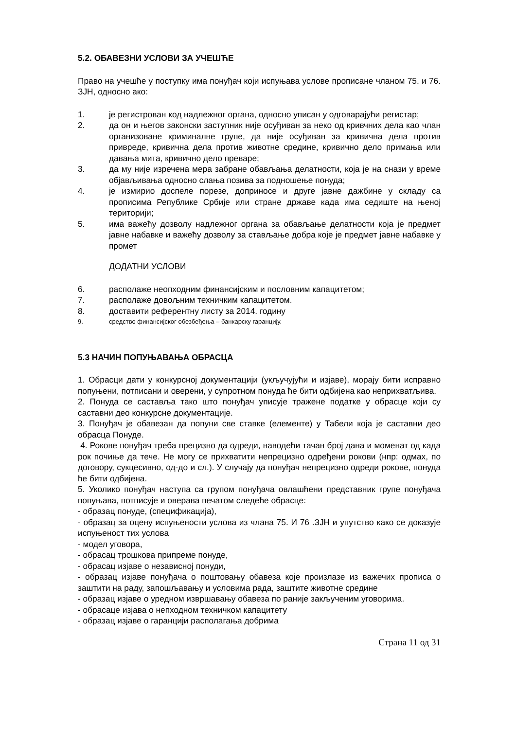5.2. ОБАВЕЗНИ УСЛОВИ ЗА УЧЕШЋЕ
Право на учешће у поступку има понуђач који испуњава услове прописане чланом 75. и 76. ЗЈН, односно ако:
1. је регистрован код надлежног органа, односно уписан у одговарајући регистар;
2. да он и његов законски заступник није осуђиван за неко од кривчних дела као члан организоване криминалне групе, да није осуђиван за кривична дела против привреде, кривична дела против животне средине, кривично дело примања или давања мита, кривично дело преваре;
3. да му није изречена мера забране обављања делатности, која је на снази у време објављивања односно слања позива за подношење понуда;
4. је измирио доспеле порезе, доприносе и друге јавне дажбине у складу са прописима Републике Србије или стране државе када има седиште на њеној територији;
5. има важећу дозволу надлежног органа за обављање делатности која је предмет јавне набавке и важећу дозволу за стављање добра које је предмет јавне набавке у промет
ДОДАТНИ УСЛОВИ
6. располаже неопходним финансијским и пословним капацитетом;
7. располаже довољним техничким капацитетом.
8. доставити референтну листу за 2014. годину
9. средство финансијског обезбеђења – банкарску гаранцију.
5.3 НАЧИН ПОПУЊАВАЊА ОБРАСЦА
1. Обрасци дати у конкурсној документацији (укључујући и изјаве), морају бити исправно попуњени, потписани и оверени, у супротном понуда ће бити одбијена као неприхватљива.
2. Понуда се саставља тако што понуђач уписује тражене податке у обрасце који су саставни део конкурсне документације.
3. Понуђач је обавезан да попуни све ставке (елементе) у Табели која је саставни део обрасца Понуде.
4. Рокове понуђач треба прецизно да одреди, наводећи тачан број дана и моменат од када рок почиње да тече. Не могу се прихватити непрецизно одређени рокови (нпр: одмах, по договору, сукцесивно, од-до и сл.). У случају да понуђач непрецизно одреди рокове, понуда ће бити одбијена.
5. Уколико понуђач наступа са групом понуђача овлашћени представник групе понуђача попуњава, потписује и оверава печатом следеће обрасце:
- образац понуде, (спецификација),
- образац за оцену испуњености услова из члана 75. И 76 .ЗЈН и упутство како се доказује испуњеност тих услова
- модел уговора,
- обрасац трошкова припреме понуде,
- обрасац изјаве о независној понуди,
- образац изјаве понуђача о поштовању обавеза које произлазе из важечих прописа о заштити на раду, запошљавању и условима рада, заштите животне средине
- образац изјаве о уредном извршавању обавеза по раније закљученим уговорима.
- обрасаце изјава о непходном техничком капацитету
- образац изјаве о гаранцији располагања добрима
Страна 11 од 31